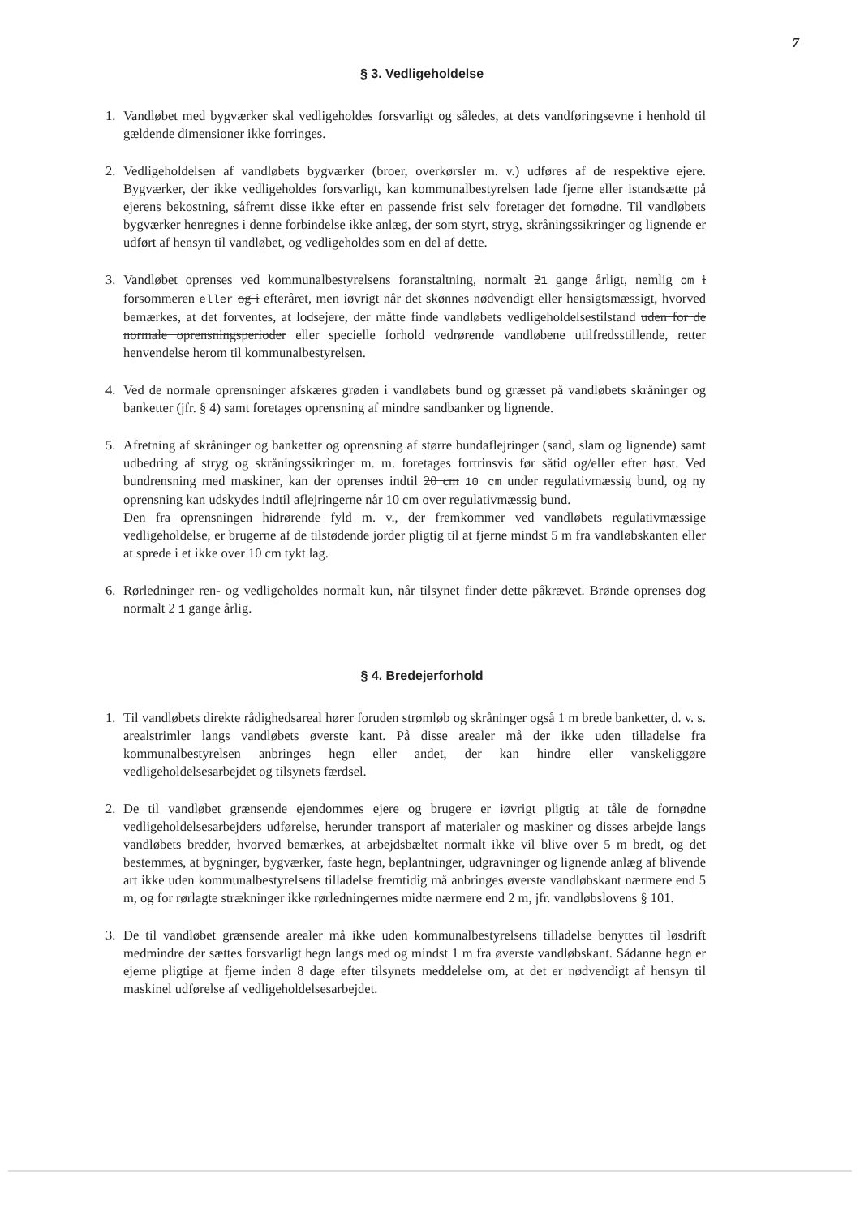7
§ 3. Vedligeholdelse
1. Vandløbet med bygværker skal vedligeholdes forsvarligt og således, at dets vandføringsevne i henhold til gældende dimensioner ikke forringes.
2. Vedligeholdelsen af vandløbets bygværker (broer, overkørsler m. v.) udføres af de respektive ejere. Bygværker, der ikke vedligeholdes forsvarligt, kan kommunalbestyrelsen lade fjerne eller istandsætte på ejerens bekostning, såfremt disse ikke efter en passende frist selv foretager det fornødne. Til vandløbets bygværker henregnes i denne forbindelse ikke anlæg, der som styrt, stryg, skråningssikringer og lignende er udført af hensyn til vandløbet, og vedligeholdes som en del af dette.
3. Vandløbet oprenses ved kommunalbestyrelsens foranstaltning, normalt 21 gange årligt, nemlig om i forsommeren eller og i efteråret, men iøvrigt når det skønnes nødvendigt eller hensigtsmæssigt, hvorved bemærkes, at det forventes, at lodsejere, der måtte finde vandløbets vedligeholdelsestilstand uden for de normale oprensningsperioder eller specielle forhold vedrørende vandløbene utilfredsstillende, retter henvendelse herom til kommunalbestyrelsen.
4. Ved de normale oprensninger afskæres grøden i vandløbets bund og græsset på vandløbets skråninger og banketter (jfr. § 4) samt foretages oprensning af mindre sandbanker og lignende.
5. Afretning af skråninger og banketter og oprensning af større bundaflejringer (sand, slam og lignende) samt udbedring af stryg og skråningssikringer m. m. foretages fortrinsvis før såtid og/eller efter høst. Ved bundrensning med maskiner, kan der oprenses indtil 20 cm 10 cm under regulativmæssig bund, og ny oprensning kan udskydes indtil aflejringerne når 10 cm over regulativmæssig bund.
Den fra oprensningen hidrørende fyld m. v., der fremkommer ved vandløbets regulativmæssige vedligeholdelse, er brugerne af de tilstødende jorder pligtig til at fjerne mindst 5 m fra vandløbskanten eller at sprede i et ikke over 10 cm tykt lag.
6. Rørledninger ren- og vedligeholdes normalt kun, når tilsynet finder dette påkrævet. Brønde oprenses dog normalt 2 1 gange årlig.
§ 4. Bredejerforhold
1. Til vandløbets direkte rådighedsareal hører foruden strømløb og skråninger også 1 m brede banketter, d. v. s. arealstrimler langs vandløbets øverste kant. På disse arealer må der ikke uden tilladelse fra kommunalbestyrelsen anbringes hegn eller andet, der kan hindre eller vanskeliggøre vedligeholdelsesarbejdet og tilsynets færdsel.
2. De til vandløbet grænsende ejendommes ejere og brugere er iøvrigt pligtig at tåle de fornødne vedligeholdelsesarbejders udførelse, herunder transport af materialer og maskiner og disses arbejde langs vandløbets bredder, hvorved bemærkes, at arbejdsbæltet normalt ikke vil blive over 5 m bredt, og det bestemmes, at bygninger, bygværker, faste hegn, beplantninger, udgravninger og lignende anlæg af blivende art ikke uden kommunalbestyrelsens tilladelse fremtidig må anbringes øverste vandløbskant nærmere end 5 m, og for rørlagte strækninger ikke rørledningernes midte nærmere end 2 m, jfr. vandløbslovens § 101.
3. De til vandløbet grænsende arealer må ikke uden kommunalbestyrelsens tilladelse benyttes til løsdrift medmindre der sættes forsvarligt hegn langs med og mindst 1 m fra øverste vandløbskant. Sådanne hegn er ejerne pligtige at fjerne inden 8 dage efter tilsynets meddelelse om, at det er nødvendigt af hensyn til maskinel udførelse af vedligeholdelsesarbejdet.